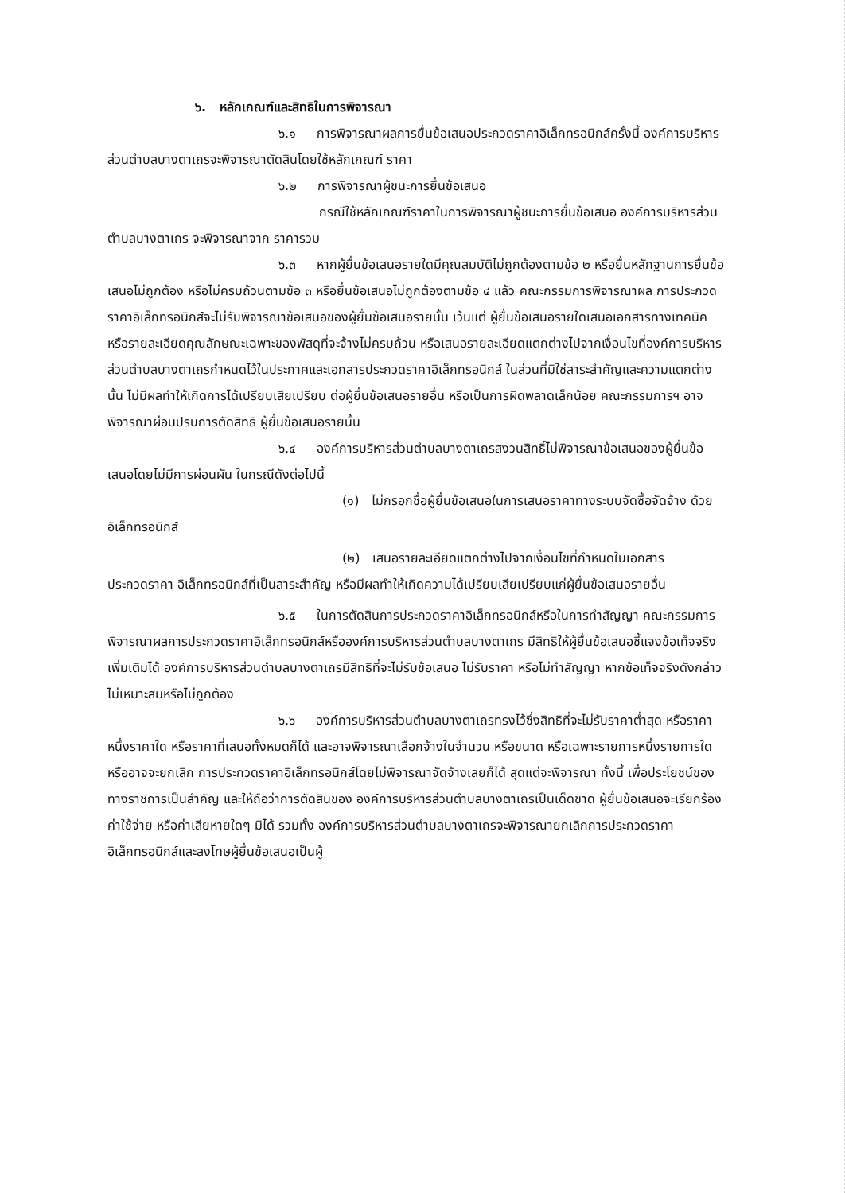๖. หลักเกณฑ์และสิทธิในการพิจารณา
๖.๑ การพิจารณาผลการยื่นข้อเสนอประกวดราคาอิเล็กทรอนิกส์ครั้งนี้ องค์การบริหารส่วนตำบลบางตาเถรจะพิจารณาตัดสินโดยใช้หลักเกณฑ์ ราคา
๖.๒ การพิจารณาผู้ชนะการยื่นข้อเสนอ
กรณีใช้หลักเกณฑ์ราคาในการพิจารณาผู้ชนะการยื่นข้อเสนอ องค์การบริหารส่วนตำบลบางตาเถร จะพิจารณาจาก ราคารวม
๖.๓ หากผู้ยื่นข้อเสนอรายใดมีคุณสมบัติไม่ถูกต้องตามข้อ ๒ หรือยื่นหลักฐานการยื่นข้อเสนอไม่ถูกต้อง หรือไม่ครบถ้วนตามข้อ ๓ หรือยื่นข้อเสนอไม่ถูกต้องตามข้อ ๔ แล้ว คณะกรรมการพิจารณาผล การประกวดราคาอิเล็กทรอนิกส์จะไม่รับพิจารณาข้อเสนอของผู้ยื่นข้อเสนอรายนั้น เว้นแต่ ผู้ยื่นข้อเสนอรายใดเสนอเอกสารทางเทคนิคหรือรายละเอียดคุณลักษณะเฉพาะของพัสดุที่จะจ้างไม่ครบถ้วน หรือเสนอรายละเอียดแตกต่างไปจากเงื่อนไขที่องค์การบริหารส่วนตำบลบางตาเถรกำหนดไว้ในประกาศและเอกสารประกวดราคาอิเล็กทรอนิกส์ ในส่วนที่มิใช่สาระสำคัญและความแตกต่างนั้น ไม่มีผลทำให้เกิดการได้เปรียบเสียเปรียบ ต่อผู้ยื่นข้อเสนอรายอื่น หรือเป็นการผิดพลาดเล็กน้อย คณะกรรมการฯ อาจพิจารณาผ่อนปรนการตัดสิทธิ ผู้ยื่นข้อเสนอรายนั้น
๖.๔ องค์การบริหารส่วนตำบลบางตาเถรสงวนสิทธิ์ไม่พิจารณาข้อเสนอของผู้ยื่นข้อเสนอโดยไม่มีการผ่อนผัน ในกรณีดังต่อไปนี้
(๑) ไม่กรอกชื่อผู้ยื่นข้อเสนอในการเสนอราคาทางระบบจัดซื้อจัดจ้าง ด้วย
อิเล็กทรอนิกส์
(๒) เสนอรายละเอียดแตกต่างไปจากเงื่อนไขที่กำหนดในเอกสาร
ประกวดราคา อิเล็กทรอนิกส์ที่เป็นสาระสำคัญ หรือมีผลทำให้เกิดความได้เปรียบเสียเปรียบแก่ผู้ยื่นข้อเสนอรายอื่น
๖.๕ ในการตัดสินการประกวดราคาอิเล็กทรอนิกส์หรือในการทำสัญญา คณะกรรมการพิจารณาผลการประกวดราคาอิเล็กทรอนิกส์หรือองค์การบริหารส่วนตำบลบางตาเถร มีสิทธิให้ผู้ยื่นข้อเสนอชี้แจงข้อเท็จจริงเพิ่มเติมได้ องค์การบริหารส่วนตำบลบางตาเถรมีสิทธิที่จะไม่รับข้อเสนอ ไม่รับราคา หรือไม่ทำสัญญา หากข้อเท็จจริงดังกล่าวไม่เหมาะสมหรือไม่ถูกต้อง
๖.๖ องค์การบริหารส่วนตำบลบางตาเถรทรงไว้ซึ่งสิทธิที่จะไม่รับราคาต่ำสุด หรือราคาหนึ่งราคาใด หรือราคาที่เสนอทั้งหมดก็ได้ และอาจพิจารณาเลือกจ้างในจำนวน หรือขนาด หรือเฉพาะรายการหนึ่งรายการใด หรืออาจจะยกเลิก การประกวดราคาอิเล็กทรอนิกส์โดยไม่พิจารณาจัดจ้างเลยก็ได้ สุดแต่จะพิจารณา ทั้งนี้ เพื่อประโยชน์ของทางราชการเป็นสำคัญ และให้ถือว่าการตัดสินของ องค์การบริหารส่วนตำบลบางตาเถรเป็นเด็ดขาด ผู้ยื่นข้อเสนอจะเรียกร้องค่าใช้จ่าย หรือค่าเสียหายใดๆ มิได้ รวมทั้ง องค์การบริหารส่วนตำบลบางตาเถรจะพิจารณายกเลิกการประกวดราคาอิเล็กทรอนิกส์และลงโทษผู้ยื่นข้อเสนอเป็นผู้